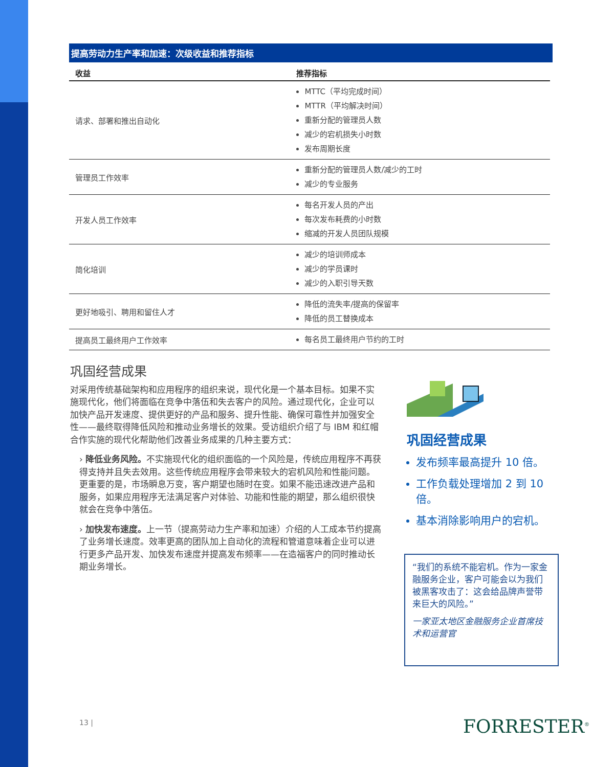提高劳动力生产率和加速：次级收益和推荐指标
| 收益 | 推荐指标 |
| --- | --- |
| 请求、部署和推出自动化 | MTTC（平均完成时间） MTTR（平均解决时间） 重新分配的管理员人数 减少的宕机损失小时数 发布周期长度 |
| 管理员工作效率 | 重新分配的管理员人数/减少的工时 减少的专业服务 |
| 开发人员工作效率 | 每名开发人员的产出 每次发布耗费的小时数 缩减的开发人员团队规模 |
| 简化培训 | 减少的培训师成本 减少的学员课时 减少的入职引导天数 |
| 更好地吸引、聘用和留住人才 | 降低的流失率/提高的保留率 降低的员工替换成本 |
| 提高员工最终用户工作效率 | 每名员工最终用户节约的工时 |
巩固经营成果
对采用传统基础架构和应用程序的组织来说，现代化是一个基本目标。如果不实施现代化，他们将面临在竞争中落伍和失去客户的风险。通过现代化，企业可以加快产品开发速度、提供更好的产品和服务、提升性能、确保可靠性并加强安全性——最终取得降低风险和推动业务增长的效果。受访组织介绍了与 IBM 和红帽合作实施的现代化帮助他们改善业务成果的几种主要方式：
› 降低业务风险。不实施现代化的组织面临的一个风险是，传统应用程序不再获得支持并且失去效用。这些传统应用程序会带来较大的宕机风险和性能问题。更重要的是，市场瞬息万变，客户期望也随时在变。如果不能迅速改进产品和服务，如果应用程序无法满足客户对体验、功能和性能的期望，那么组织很快就会在竞争中落伍。
› 加快发布速度。上一节（提高劳动力生产率和加速）介绍的人工成本节约提高了业务增长速度。效率更高的团队加上自动化的流程和管道意味着企业可以进行更多产品开发、加快发布速度并提高发布频率——在造福客户的同时推动长期业务增长。
巩固经营成果
发布频率最高提升 10 倍。
工作负载处理增加 2 到 10 倍。
基本消除影响用户的宕机。
“我们的系统不能宕机。作为一家金融服务企业，客户可能会以为我们被黑客攻击了：这会给品牌声誉带来巨大的风险。”
一家亚太地区金融服务企业首席技术和运营官
13 | FORRESTER<sup>®</sup>